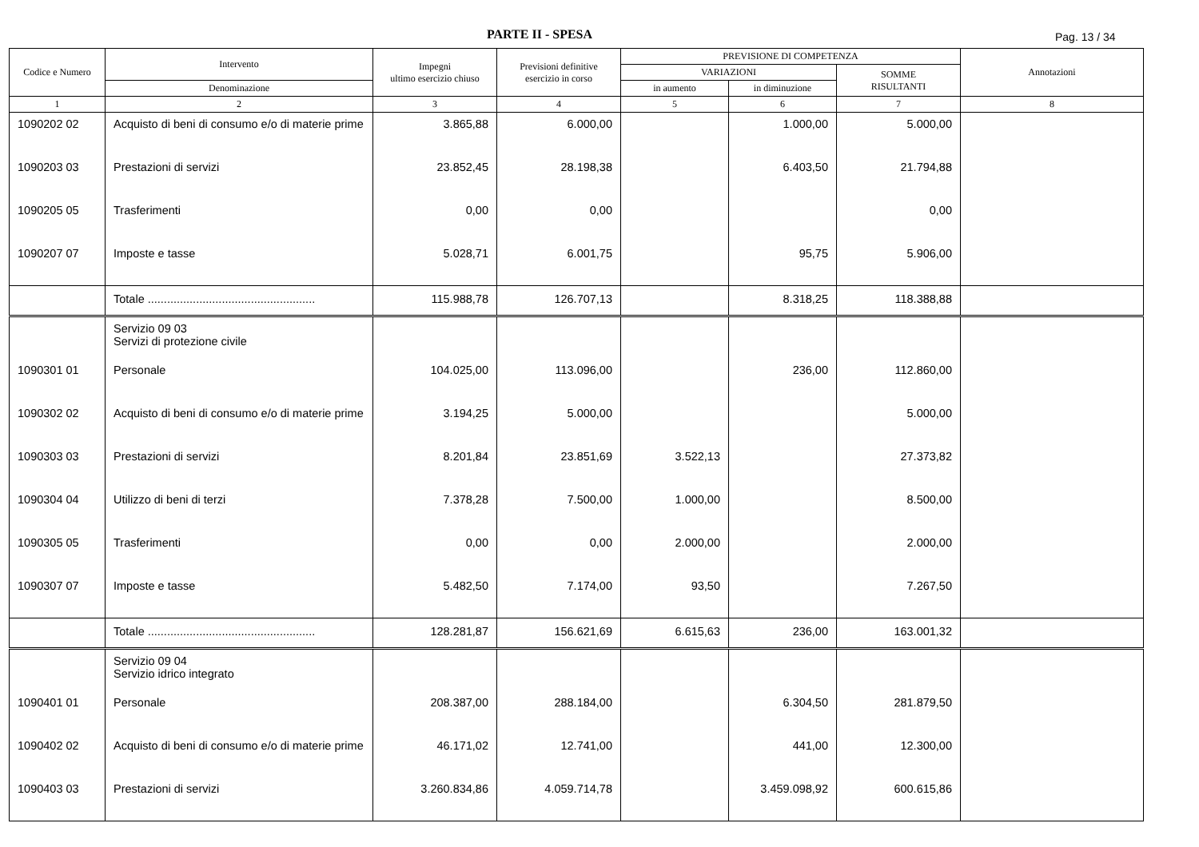PARTE II - SPESA Pag. 13 / 34
| Codice e Numero | Intervento | Impegni ultimo esercizio chiuso | Previsioni definitive esercizio in corso | PREVISIONE DI COMPETENZA | | | Annotazioni |
| --- | --- | --- | --- | --- | --- | --- | --- |
| | | | | VARIAZIONI | | SOMME RISULTANTI | |
| | Denominazione | | | in aumento | in diminuzione | | |
| 1 | 2 | 3 | 4 | 5 | 6 | 7 | 8 |
| 1090202 02 | Acquisto di beni di consumo e/o di materie prime | 3.865,88 | 6.000,00 | | 1.000,00 | 5.000,00 | |
| 1090203 03 | Prestazioni di servizi | 23.852,45 | 28.198,38 | | 6.403,50 | 21.794,88 | |
| 1090205 05 | Trasferimenti | 0,00 | 0,00 | | | 0,00 | |
| 1090207 07 | Imposte e tasse | 5.028,71 | 6.001,75 | | 95,75 | 5.906,00 | |
| | Totale .................................................... | 115.988,78 | 126.707,13 | | 8.318,25 | 118.388,88 | |
| | Servizio 09 03 Servizi di protezione civile | | | | | | |
| 1090301 01 | Personale | 104.025,00 | 113.096,00 | | 236,00 | 112.860,00 | |
| 1090302 02 | Acquisto di beni di consumo e/o di materie prime | 3.194,25 | 5.000,00 | | | 5.000,00 | |
| 1090303 03 | Prestazioni di servizi | 8.201,84 | 23.851,69 | 3.522,13 | | 27.373,82 | |
| 1090304 04 | Utilizzo di beni di terzi | 7.378,28 | 7.500,00 | 1.000,00 | | 8.500,00 | |
| 1090305 05 | Trasferimenti | 0,00 | 0,00 | 2.000,00 | | 2.000,00 | |
| 1090307 07 | Imposte e tasse | 5.482,50 | 7.174,00 | 93,50 | | 7.267,50 | |
| | Totale .................................................... | 128.281,87 | 156.621,69 | 6.615,63 | 236,00 | 163.001,32 | |
| | Servizio 09 04 Servizio idrico integrato | | | | | | |
| 1090401 01 | Personale | 208.387,00 | 288.184,00 | | 6.304,50 | 281.879,50 | |
| 1090402 02 | Acquisto di beni di consumo e/o di materie prime | 46.171,02 | 12.741,00 | | 441,00 | 12.300,00 | |
| 1090403 03 | Prestazioni di servizi | 3.260.834,86 | 4.059.714,78 | | 3.459.098,92 | 600.615,86 | |